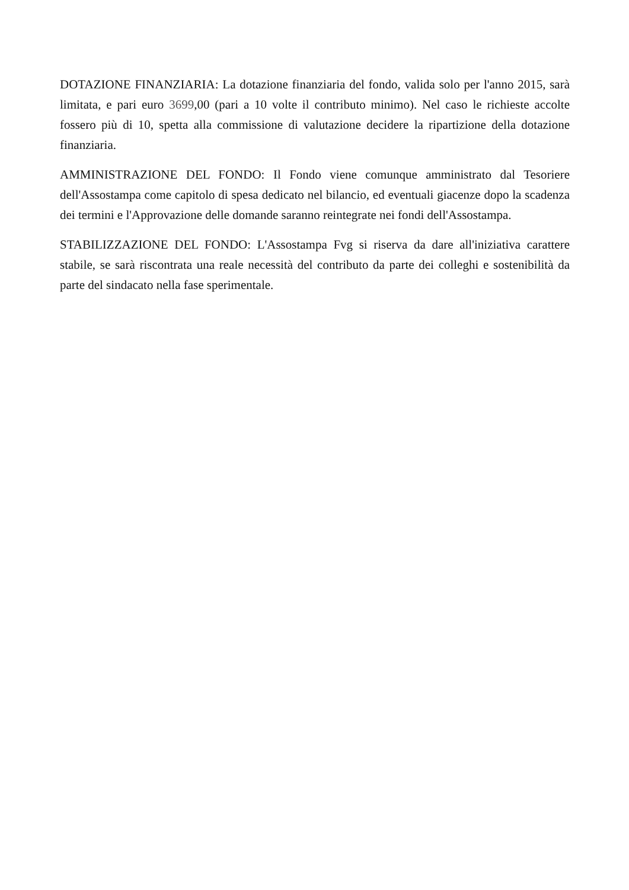DOTAZIONE FINANZIARIA: La dotazione finanziaria del fondo, valida solo per l'anno 2015, sarà limitata, e pari euro 3699,00 (pari a 10 volte il contributo minimo). Nel caso le richieste accolte fossero più di 10, spetta alla commissione di valutazione decidere la ripartizione della dotazione finanziaria.
AMMINISTRAZIONE DEL FONDO: Il Fondo viene comunque amministrato dal Tesoriere dell'Assostampa come capitolo di spesa dedicato nel bilancio, ed eventuali giacenze dopo la scadenza dei termini e l'Approvazione delle domande saranno reintegrate nei fondi dell'Assostampa.
STABILIZZAZIONE DEL FONDO: L'Assostampa Fvg si riserva da dare all'iniziativa carattere stabile, se sarà riscontrata una reale necessità del contributo da parte dei colleghi e sostenibilità da parte del sindacato nella fase sperimentale.